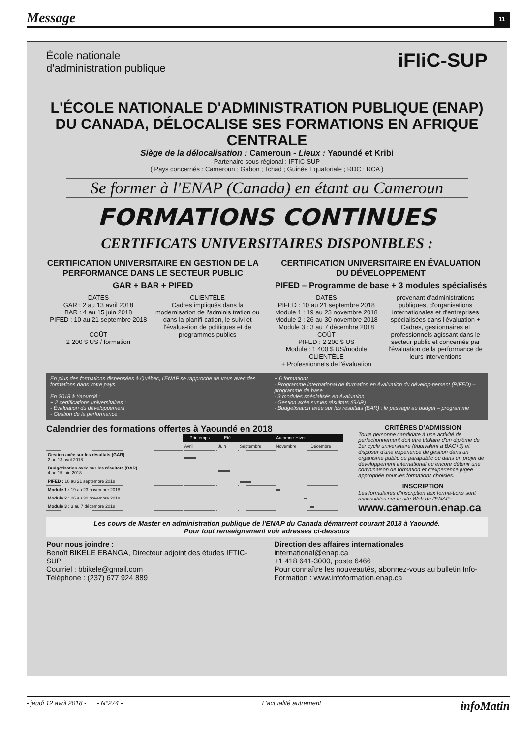Message
11
École nationale
d'administration publique
iFIiC-SUP
L'ÉCOLE NATIONALE D'ADMINISTRATION PUBLIQUE (ENAP)
DU CANADA, DÉLOCALISE SES FORMATIONS EN AFRIQUE CENTRALE
Siège de la délocalisation : Cameroun - Lieux : Yaoundé et Kribi
Partenaire sous régional : IFTIC-SUP
( Pays concernés : Cameroun ; Gabon ; Tchad ; Guinée Equatoriale ; RDC ; RCA )
Se former à l'ENAP (Canada) en étant au Cameroun
FORMATIONS CONTINUES
CERTIFICATS UNIVERSITAIRES DISPONIBLES :
CERTIFICATION UNIVERSITAIRE EN GESTION DE LA PERFORMANCE DANS LE SECTEUR PUBLIC
GAR + BAR + PIFED
DATES
GAR : 2 au 13 avril 2018
BAR : 4 au 15 juin 2018
PIFED : 10 au 21 septembre 2018
COÛT
2 200 $ US / formation
CLIENTÈLE
Cadres impliqués dans la modernisation de l'adminis tration ou dans la planifi-cation, le suivi et l'évalua-tion de politiques et de programmes publics
CERTIFICATION UNIVERSITAIRE EN ÉVALUATION DU DÉVELOPPEMENT
PIFED – Programme de base + 3 modules spécialisés
DATES
PIFED : 10 au 21 septembre 2018
Module 1 : 19 au 23 novembre 2018
Module 2 : 26 au 30 novembre 2018
Module 3 : 3 au 7 décembre 2018
COÛT
PIFED : 2 200 $ US
Module : 1 400 $ US/module
CLIENTÈLE
+ Professionnels de l'évaluation
provenant d'administrations publiques, d'organisations internationales et d'entreprises spécialisées dans l'évaluation + Cadres, gestionnaires et professionnels agissant dans le secteur public et concernés par l'évaluation de la performance de leurs interventions
En plus des formations dispensées à Québec, l'ENAP se rapproche de vous avec des formations dans votre pays.
En 2018 à Yaoundé :
+ 2 certifications universitaires :
- Évaluation du développement
- Gestion de la performance
+ 6 formations :
- Programme international de formation en évaluation du dévelop-pement (PIFED) – programme de base
- 3 modules spécialisés en évaluation
- Gestion axée sur les résultats (GAR)
- Budgétisation axée sur les résultats (BAR) : le passage au budget – programme
Calendrier des formations offertes à Yaoundé en 2018
| | Printemps | Été | Automne-Hiver | | |
| | Avril | Juin | Septembre | Novembre | Décembre |
| Gestion axée sur les résultats (GAR) 2 au 13 avril 2018 | | | | | |
| Budgétisation axée sur les résultats (BAR) 4 au 15 juin 2018 | | | | | |
| PIFED : 10 au 21 septembre 2018 | | | | | |
| Module 1 : 19 au 23 novembre 2018 | | | | | |
| Module 2 : 26 au 30 novembre 2018 | | | | | |
| Module 3 : 3 au 7 décembre 2018 | | | | | |
CRITÈRES D'ADMISSION
Toute personne candidate à une activité de perfectionnement doit être titulaire d'un diplôme de 1er cycle universitaire (équivalent à BAC+3) et disposer d'une expérience de gestion dans un organisme public ou parapublic ou dans un projet de développement international ou encore détenir une combinaison de formation et d'expérience jugée appropriée pour les formations choisies.
INSCRIPTION
Les formulaires d'inscription aux forma-tions sont accessibles sur le site Web de l'ENAP :
www.cameroun.enap.ca
Les cours de Master en administration publique de l'ENAP du Canada démarrent courant 2018 à Yaoundé.
Pour tout renseignement voir adresses ci-dessous
Pour nous joindre :
Benoît BIKELE EBANGA, Directeur adjoint des études IFTIC-SUP
Courriel : bbikele@gmail.com
Téléphone : (237) 677 924 889
Direction des affaires internationales
international@enap.ca
+1 418 641-3000, poste 6466
Pour connaître les nouveautés, abonnez-vous au bulletin Info-Formation : www.infoformation.enap.ca
- jeudi 12 avril 2018 - - N°274 - L'actualité autrement infoMatin